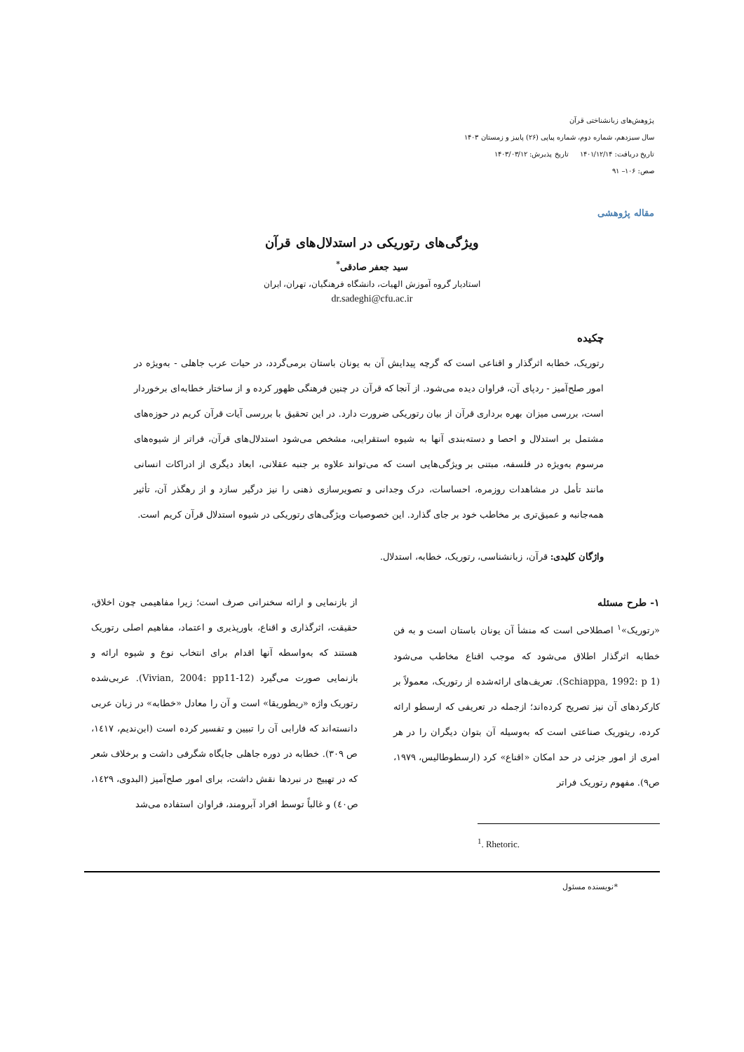پژوهش‌های زبانشناختی قرآن
سال سیزدهم، شماره دوم، شماره پیاپی (۲۶) پاییز و زمستان ۱۴۰۳
تاریخ دریافت: ۱۴۰۱/۱۲/۱۴ تاریخ پذیرش: ۱۴۰۳/۰۳/۱۲
صص: ۱۰۶– ۹۱
مقاله پژوهشی
ویژگی‌های رتوریکی در استدلال‌های قرآن
سید جعفر صادقی<sup>*</sup>
استادیار گروه آموزش الهیات، دانشگاه فرهنگیان، تهران، ایران
dr.sadeghi@cfu.ac.ir
چکیده
رتوریک، خطابه اثرگذار و اقناعی است که گرچه پیدایش آن به یونان باستان برمی‌گردد، در حیات عرب جاهلی - به‌ویژه در امور صلح‌آمیز - ردپای آن، فراوان دیده می‌شود. از آنجا که قرآن در چنین فرهنگی ظهور کرده و از ساختار خطابه‌ای برخوردار است، بررسی میزان بهره برداری قرآن از بیان رتوریکی ضرورت دارد. در این تحقیق با بررسی آیات قرآن کریم در حوزه‌های مشتمل بر استدلال و احصا و دسته‌بندی آنها به شیوه استقرایی، مشخص می‌شود استدلال‌های قرآن، فراتر از شیوه‌های مرسوم به‌ویژه در فلسفه، مبتنی بر ویژگی‌هایی است که می‌تواند علاوه بر جنبه عقلانی، ابعاد دیگری از ادراکات انسانی مانند تأمل در مشاهدات روزمره، احساسات، درک وجدانی و تصویرسازی ذهنی را نیز درگیر سازد و از رهگذر آن، تأثیر همه‌جانبه و عمیق‌تری بر مخاطب خود بر جای گذارد. این خصوصیات ویژگی‌های رتوریکی در شیوه استدلال قرآن کریم است.
واژگان کلیدی: قرآن، زبانشناسی، رتوریک، خطابه، استدلال.
۱- طرح مسئله
«رتوریک»<sup>۱</sup> اصطلاحی است که منشأ آن یونان باستان است و به فن خطابه اثرگذار اطلاق می‌شود که موجب اقناع مخاطب می‌شود (Schiappa, 1992: p 1). تعریف‌های ارائه‌شده از رتوریک، معمولاً بر کارکردهای آن نیز تصریح کرده‌اند؛ ازجمله در تعریفی که ارسطو ارائه کرده، ریتوریک صناعتی است که به‌وسیله آن بتوان دیگران را در هر امری از امور جزئی در حد امکان «اقناع» کرد (ارسطوطالیس، ۱۹۷۹، ص۹). مفهوم رتوریک فراتر
<sup>1</sup>. Rhetoric.
از بازنمایی و ارائه سخنرانی صرف است؛ زیرا مفاهیمی چون اخلاق، حقیقت، اثرگذاری و اقناع، باورپذیری و اعتماد، مفاهیم اصلی رتوریک هستند که به‌واسطه آنها اقدام برای انتخاب نوع و شیوه ارائه و بازنمایی صورت می‌گیرد (Vivian, 2004: pp11-12). عربی‌شده رتوریک واژه «ریطوریقا» است و آن را معادل «خطابه» در زبان عربی دانسته‌اند که فارابی آن را تبیین و تفسیر کرده است (ابن‌ندیم، ۱٤۱۷، ص ۳۰۹). خطابه در دوره جاهلی جایگاه شگرفی داشت و برخلاف شعر که در تهییج در نبردها نقش داشت، برای امور صلح‌آمیز (البدوی، ۱٤۲۹، ص٤۰) و غالباً توسط افراد آبرومند، فراوان استفاده می‌شد
*نویسنده مسئول